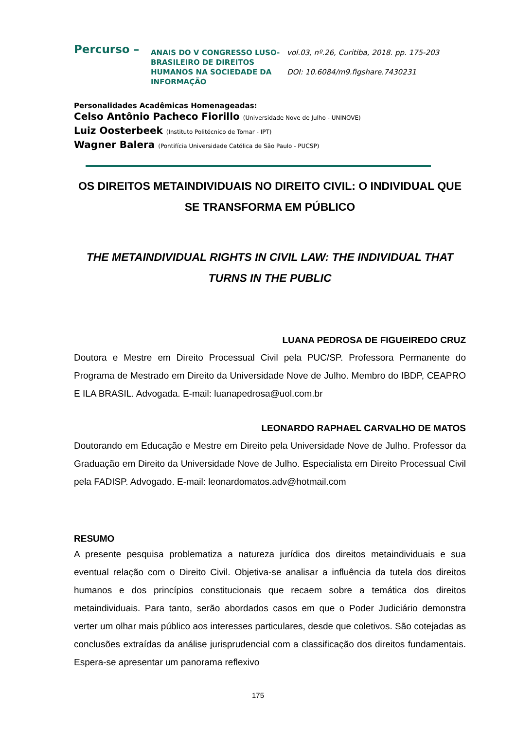Percurso –
ANAIS DO V CONGRESSO LUSO-BRASILEIRO DE DIREITOS HUMANOS NA SOCIEDADE DA INFORMAÇÃO
vol.03, nº.26, Curitiba, 2018. pp. 175-203
DOI: 10.6084/m9.figshare.7430231
Personalidades Acadêmicas Homenageadas:
Celso Antônio Pacheco Fiorillo (Universidade Nove de Julho - UNINOVE)
Luiz Oosterbeek (Instituto Politécnico de Tomar - IPT)
Wagner Balera (Pontifícia Universidade Católica de São Paulo - PUCSP)
OS DIREITOS METAINDIVIDUAIS NO DIREITO CIVIL: O INDIVIDUAL QUE SE TRANSFORMA EM PÚBLICO
THE METAINDIVIDUAL RIGHTS IN CIVIL LAW: THE INDIVIDUAL THAT TURNS IN THE PUBLIC
LUANA PEDROSA DE FIGUEIREDO CRUZ
Doutora e Mestre em Direito Processual Civil pela PUC/SP. Professora Permanente do Programa de Mestrado em Direito da Universidade Nove de Julho. Membro do IBDP, CEAPRO E ILA BRASIL. Advogada. E-mail: luanapedrosa@uol.com.br
LEONARDO RAPHAEL CARVALHO DE MATOS
Doutorando em Educação e Mestre em Direito pela Universidade Nove de Julho. Professor da Graduação em Direito da Universidade Nove de Julho. Especialista em Direito Processual Civil pela FADISP. Advogado. E-mail: leonardomatos.adv@hotmail.com
RESUMO
A presente pesquisa problematiza a natureza jurídica dos direitos metaindividuais e sua eventual relação com o Direito Civil. Objetiva-se analisar a influência da tutela dos direitos humanos e dos princípios constitucionais que recaem sobre a temática dos direitos metaindividuais. Para tanto, serão abordados casos em que o Poder Judiciário demonstra verter um olhar mais público aos interesses particulares, desde que coletivos. São cotejadas as conclusões extraídas da análise jurisprudencial com a classificação dos direitos fundamentais. Espera-se apresentar um panorama reflexivo
175